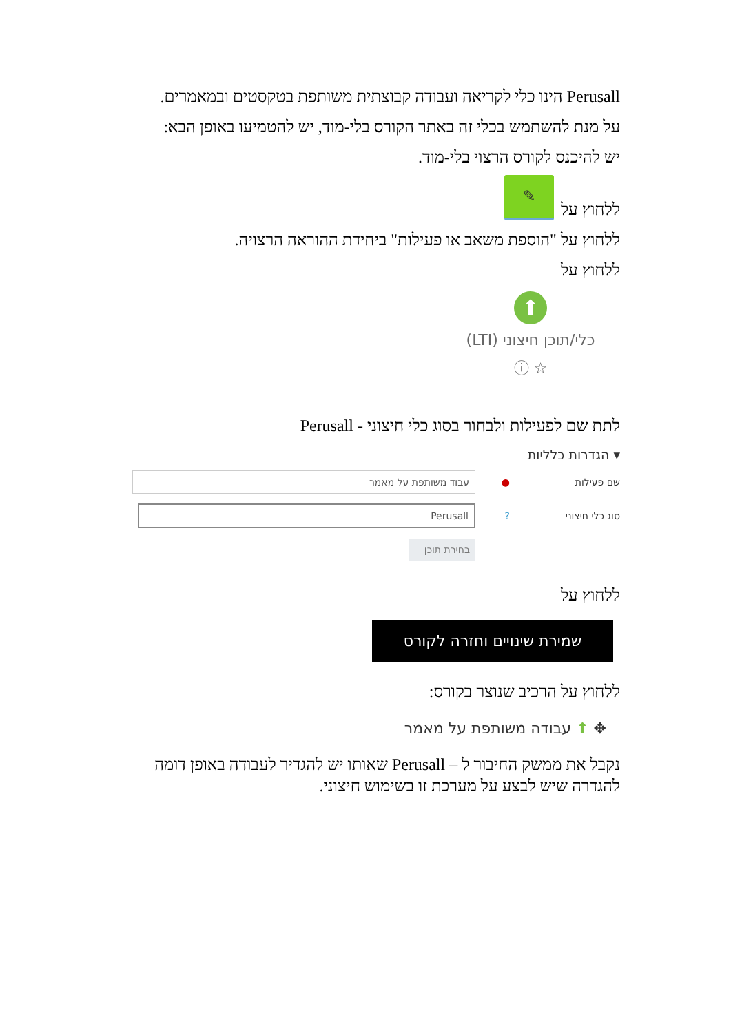Perusall הינו כלי לקריאה ועבודה קבוצתית משותפת בטקסטים ובמאמרים.
על מנת להשתמש בכלי זה באתר הקורס בלי-מוד, יש להטמיעו באופן הבא:
יש להיכנס לקורס הרצוי בלי-מוד.
ללחוץ על
✎
ללחוץ על "הוספת משאב או פעילות" ביחידת ההוראה הרצויה.
ללחוץ על
⬆
כלי/תוכן חיצוני (LTI)
☆ ⓘ
לתת שם לפעילות ולבחור בסוג כלי חיצוני - Perusall
▾ הגדרות כלליות
שם פעילות ● עבוד משותפת על מאמר
סוג כלי חיצוני? Perusall
בחירת תוכן
ללחוץ על
שמירת שינויים וחזרה לקורס
ללחוץ על הרכיב שנוצר בקורס:
✥ ⬆ עבודה משותפת על מאמר
נקבל את ממשק החיבור ל – Perusall שאותו יש להגדיר לעבודה באופן דומה להגדרה שיש לבצע על מערכת זו בשימוש חיצוני.